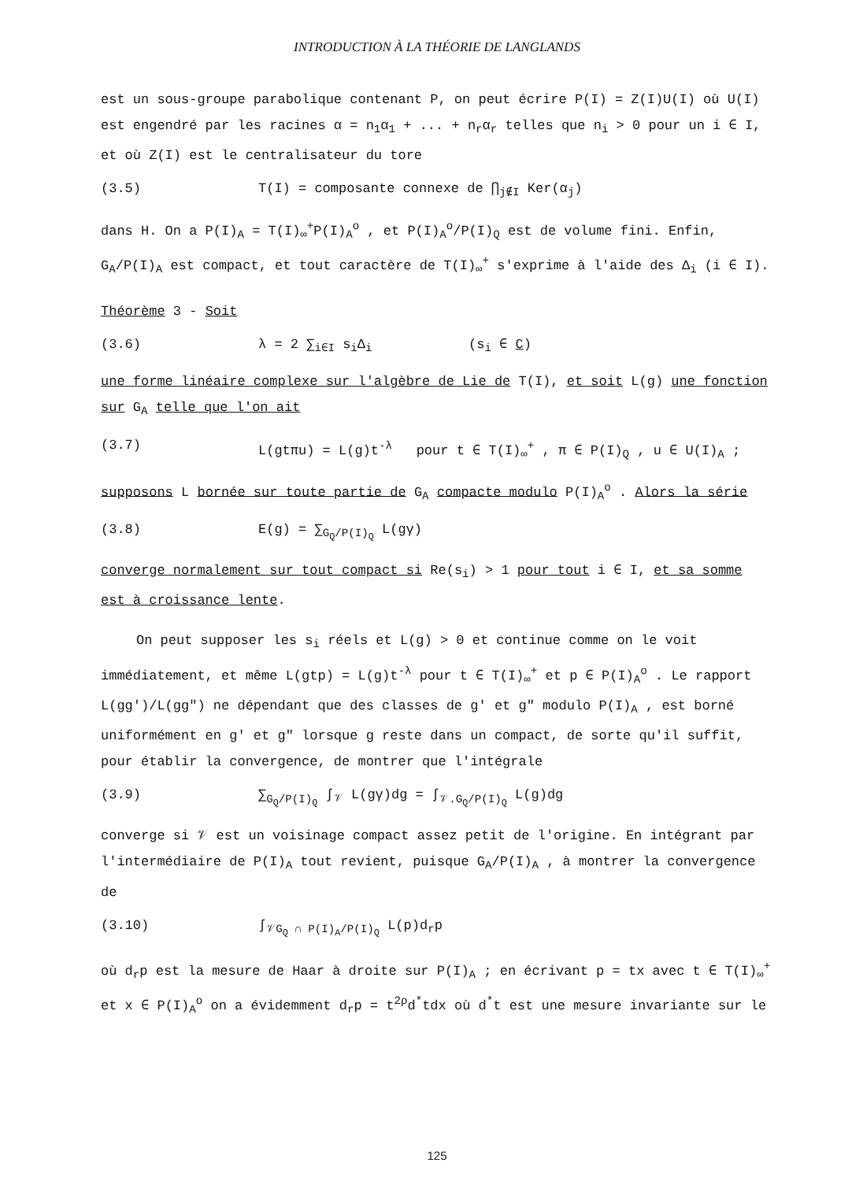INTRODUCTION À LA THÉORIE DE LANGLANDS
est un sous-groupe parabolique contenant P, on peut écrire P(I) = Z(I)U(I) où U(I) est engendré par les racines α = n<sub>1</sub>α<sub>1</sub> + ... + n<sub>r</sub>α<sub>r</sub> telles que n<sub>i</sub> > 0 pour un i ∈ I, et où Z(I) est le centralisateur du tore
(3.5) T(I) = composante connexe de ⋂<sub>j∉I</sub> Ker(α<sub>j</sub>)
dans H. On a P(I)<sub>A</sub> = T(I)<sub>∞</sub><sup>+</sup>P(I)<sub>A</sub><sup>o</sup> , et P(I)<sub>A</sub><sup>o</sup>/P(I)<sub>Q</sub> est de volume fini. Enfin, G<sub>A</sub>/P(I)<sub>A</sub> est compact, et tout caractère de T(I)<sub>∞</sub><sup>+</sup> s'exprime à l'aide des Δ<sub>i</sub> (i ∈ I).
Théorème 3 - Soit
(3.6) λ = 2 ∑<sub>i∈I</sub> s<sub>i</sub>Δ<sub>i</sub> (s<sub>i</sub> ∈ C)
une forme linéaire complexe sur l'algèbre de Lie de T(I), et soit L(g) une fonction sur G<sub>A</sub> telle que l'on ait
(3.7) L(gtπu) = L(g)t<sup>-λ</sup> pour t ∈ T(I)<sub>∞</sub><sup>+</sup> , π ∈ P(I)<sub>Q</sub> , u ∈ U(I)<sub>A</sub> ;
supposons L bornée sur toute partie de G<sub>A</sub> compacte modulo P(I)<sub>A</sub><sup>o</sup> . Alors la série
(3.8) E(g) = ∑<sub>G<sub>Q</sub>/P(I)<sub>Q</sub></sub> L(gγ)
converge normalement sur tout compact si Re(s<sub>i</sub>) > 1 pour tout i ∈ I, et sa somme est à croissance lente.
On peut supposer les s<sub>i</sub> réels et L(g) > 0 et continue comme on le voit immédiatement, et même L(gtp) = L(g)t<sup>-λ</sup> pour t ∈ T(I)<sub>∞</sub><sup>+</sup> et p ∈ P(I)<sub>A</sub><sup>o</sup> . Le rapport L(gg')/L(gg") ne dépendant que des classes de g' et g" modulo P(I)<sub>A</sub> , est borné uniformément en g' et g" lorsque g reste dans un compact, de sorte qu'il suffit, pour établir la convergence, de montrer que l'intégrale
(3.9) ∑<sub>G<sub>Q</sub>/P(I)<sub>Q</sub></sub> ∫<sub>𝒱</sub> L(gγ)dg = ∫<sub>𝒱.G<sub>Q</sub>/P(I)<sub>Q</sub></sub> L(g)dg
converge si 𝒱 est un voisinage compact assez petit de l'origine. En intégrant par l'intermédiaire de P(I)<sub>A</sub> tout revient, puisque G<sub>A</sub>/P(I)<sub>A</sub> , à montrer la convergence de
(3.10) ∫<sub>𝒱G<sub>Q</sub> ∩ P(I)<sub>A</sub>/P(I)<sub>Q</sub></sub> L(p)d<sub>r</sub>p
où d<sub>r</sub>p est la mesure de Haar à droite sur P(I)<sub>A</sub> ; en écrivant p = tx avec t ∈ T(I)<sub>∞</sub><sup>+</sup> et x ∈ P(I)<sub>A</sub><sup>o</sup> on a évidemment d<sub>r</sub>p = t<sup>2ρ</sup>d<sup>*</sup>tdx où d<sup>*</sup>t est une mesure invariante sur le
125